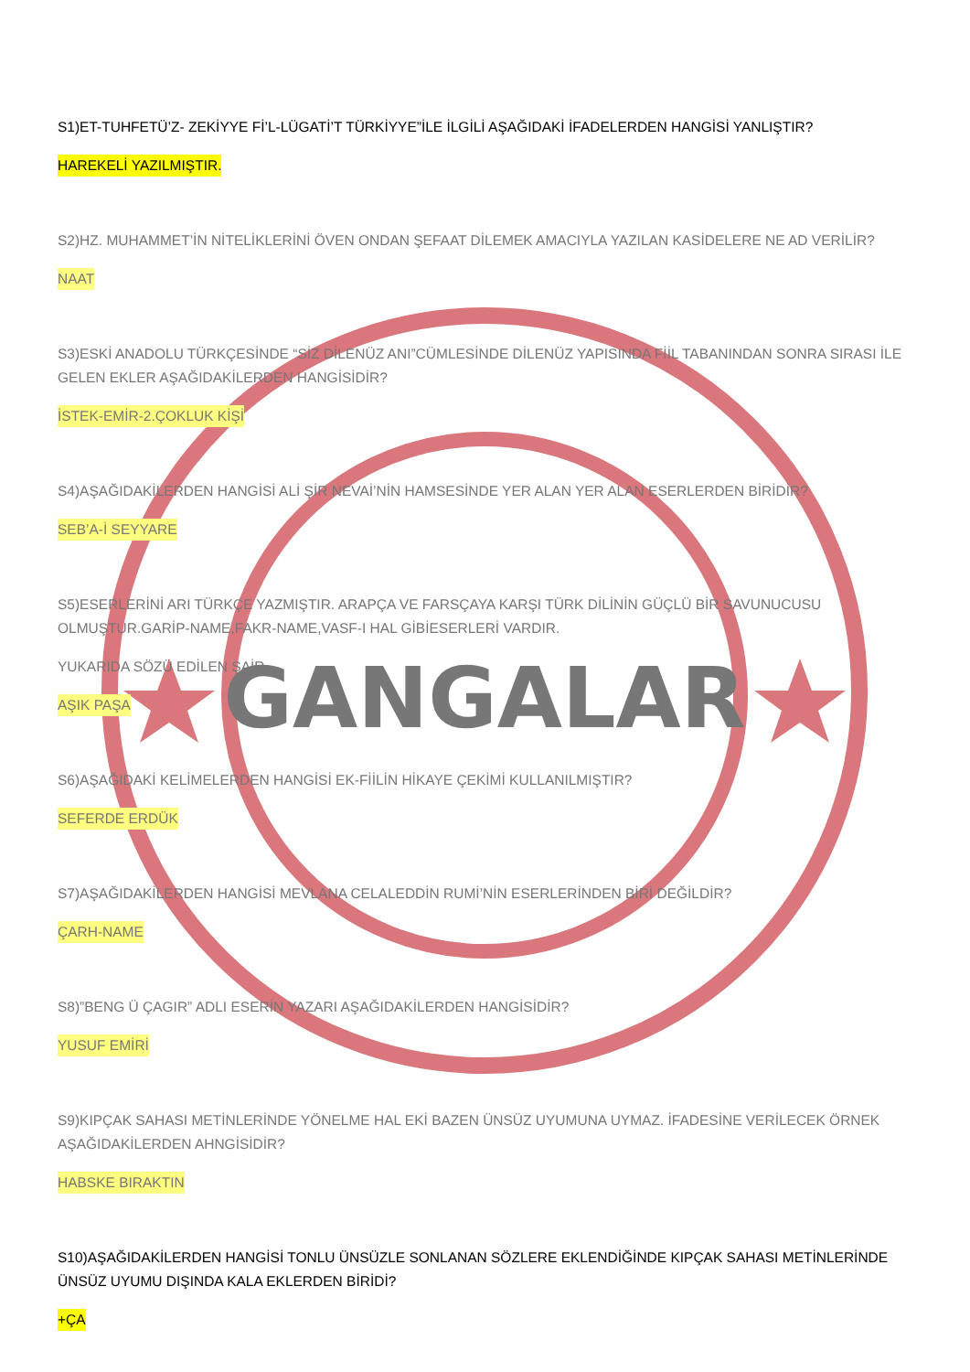GANGALAR
S1)ET-TUHFETÜ’Z- ZEKİYYE Fİ’L-LÜGATİ’T TÜRKİYYE”İLE İLGİLİ AŞAĞIDAKİ İFADELERDEN HANGİSİ YANLIŞTIR?
HAREKELİ YAZILMIŞTIR.
S2)HZ. MUHAMMET’İN NİTELİKLERİNİ ÖVEN ONDAN ŞEFAAT DİLEMEK AMACIYLA YAZILAN KASİDELERE NE AD VERİLİR?
NAAT
S3)ESKİ ANADOLU TÜRKÇESİNDE “SİZ DİLENÜZ ANI”CÜMLESİNDE DİLENÜZ YAPISINDA FİİL TABANINDAN SONRA SIRASI İLE GELEN EKLER AŞAĞIDAKİLERDEN HANGİSİDİR?
İSTEK-EMİR-2.ÇOKLUK KİŞİ
S4)AŞAĞIDAKİLERDEN HANGİSİ ALİ ŞİR NEVAİ’NİN HAMSESİNDE YER ALAN YER ALAN ESERLERDEN BİRİDİR?
SEB’A-İ SEYYARE
S5)ESERLERİNİ ARI TÜRKÇE YAZMIŞTIR. ARAPÇA VE FARSÇAYA KARŞI TÜRK DİLİNİN GÜÇLÜ BİR SAVUNUCUSU OLMUŞTUR.GARİP-NAME,FAKR-NAME,VASF-I HAL GİBİESERLERİ VARDIR.
YUKARIDA SÖZÜ EDİLEN ŞAİR….
AŞIK PAŞA
S6)AŞAĞIDAKİ KELİMELERDEN HANGİSİ EK-FİİLİN HİKAYE ÇEKİMİ KULLANILMIŞTIR?
SEFERDE ERDÜK
S7)AŞAĞIDAKİLERDEN HANGİSİ MEVLANA CELALEDDİN RUMİ’NİN ESERLERİNDEN BİRİ DEĞİLDİR?
ÇARH-NAME
S8)”BENG Ü ÇAGIR” ADLI ESERİN YAZARI AŞAĞIDAKİLERDEN HANGİSİDİR?
YUSUF EMİRİ
S9)KIPÇAK SAHASI METİNLERİNDE YÖNELME HAL EKİ BAZEN ÜNSÜZ UYUMUNA UYMAZ. İFADESİNE VERİLECEK ÖRNEK AŞAĞIDAKİLERDEN AHNGİSİDİR?
HABSKE BIRAKTIN
S10)AŞAĞIDAKİLERDEN HANGİSİ TONLU ÜNSÜZLE SONLANAN SÖZLERE EKLENDİĞİNDE KIPÇAK SAHASI METİNLERİNDE ÜNSÜZ UYUMU DIŞINDA KALA EKLERDEN BİRİDİ?
+ÇA